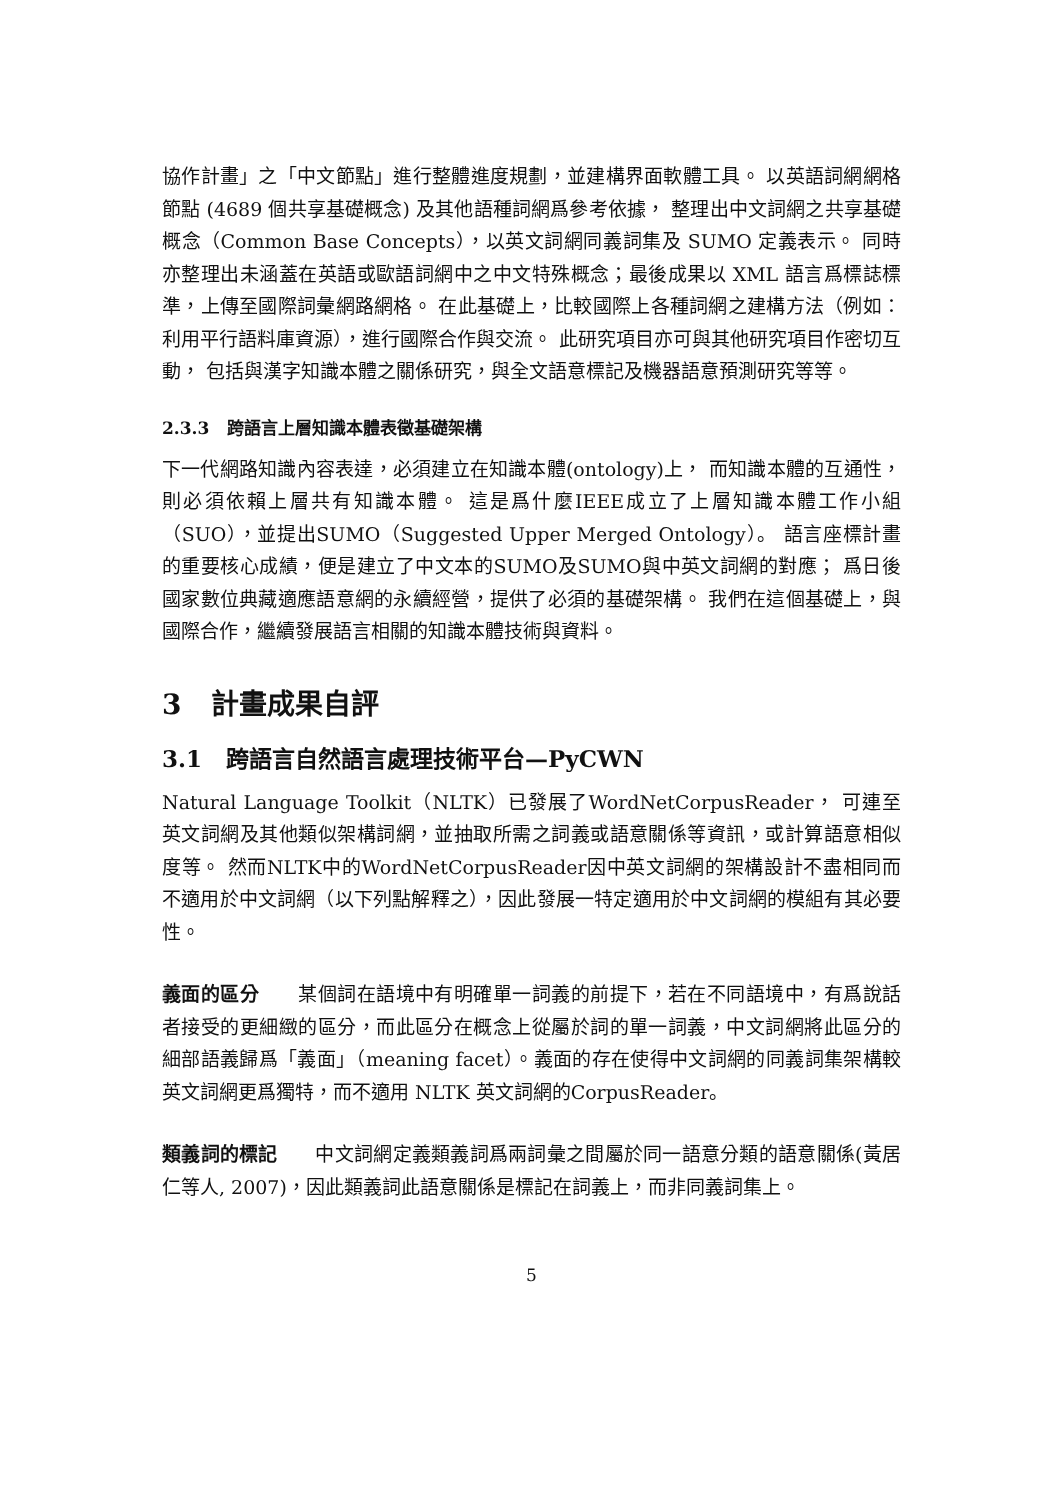協作計畫」之「中文節點」進行整體進度規劃，並建構界面軟體工具。 以英語詞網網格節點 (4689 個共享基礎概念) 及其他語種詞網爲參考依據， 整理出中文詞網之共享基礎概念（Common Base Concepts），以英文詞網同義詞集及 SUMO 定義表示。 同時亦整理出未涵蓋在英語或歐語詞網中之中文特殊概念；最後成果以 XML 語言爲標誌標準，上傳至國際詞彙網路網格。 在此基礎上，比較國際上各種詞網之建構方法（例如：利用平行語料庫資源），進行國際合作與交流。 此研究項目亦可與其他研究項目作密切互動， 包括與漢字知識本體之關係研究，與全文語意標記及機器語意預測研究等等。
2.3.3 跨語言上層知識本體表徵基礎架構
下一代網路知識內容表達，必須建立在知識本體(ontology)上， 而知識本體的互通性，則必須依賴上層共有知識本體。 這是爲什麼IEEE成立了上層知識本體工作小組（SUO），並提出SUMO（Suggested Upper Merged Ontology）。 語言座標計畫的重要核心成績，便是建立了中文本的SUMO及SUMO與中英文詞網的對應； 爲日後國家數位典藏適應語意網的永續經營，提供了必須的基礎架構。 我們在這個基礎上，與國際合作，繼續發展語言相關的知識本體技術與資料。
3 計畫成果自評
3.1 跨語言自然語言處理技術平台—PyCWN
Natural Language Toolkit（NLTK）已發展了WordNetCorpusReader， 可連至英文詞網及其他類似架構詞網，並抽取所需之詞義或語意關係等資訊，或計算語意相似度等。 然而NLTK中的WordNetCorpusReader因中英文詞網的架構設計不盡相同而不適用於中文詞網（以下列點解釋之），因此發展一特定適用於中文詞網的模組有其必要性。
義面的區分 某個詞在語境中有明確單一詞義的前提下，若在不同語境中，有爲說話者接受的更細緻的區分，而此區分在概念上從屬於詞的單一詞義，中文詞網將此區分的細部語義歸爲「義面」（meaning facet）。義面的存在使得中文詞網的同義詞集架構較英文詞網更爲獨特，而不適用 NLTK 英文詞網的CorpusReader。
類義詞的標記 中文詞網定義類義詞爲兩詞彙之間屬於同一語意分類的語意關係(黃居仁等人, 2007)，因此類義詞此語意關係是標記在詞義上，而非同義詞集上。
5